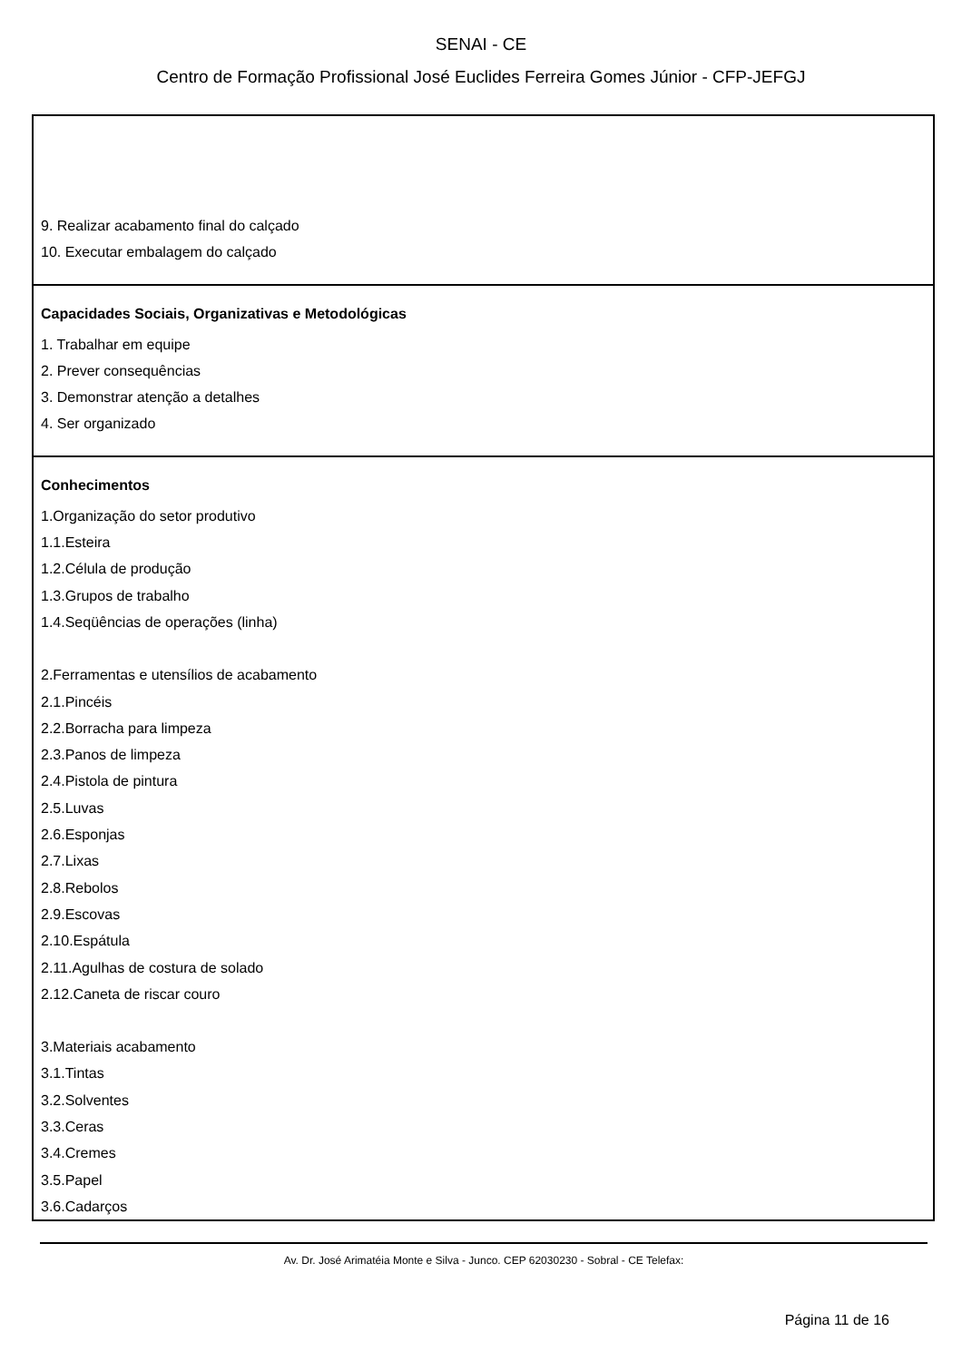SENAI - CE
Centro de Formação Profissional José Euclides Ferreira Gomes Júnior - CFP-JEFGJ
9. Realizar acabamento final do calçado
10. Executar embalagem do calçado
Capacidades Sociais, Organizativas e Metodológicas
1. Trabalhar em equipe
2. Prever consequências
3. Demonstrar atenção a detalhes
4. Ser organizado
Conhecimentos
1.Organização do setor produtivo
1.1.Esteira
1.2.Célula de produção
1.3.Grupos de trabalho
1.4.Seqüências de operações (linha)
2.Ferramentas e utensílios de acabamento
2.1.Pincéis
2.2.Borracha para limpeza
2.3.Panos de limpeza
2.4.Pistola de pintura
2.5.Luvas
2.6.Esponjas
2.7.Lixas
2.8.Rebolos
2.9.Escovas
2.10.Espátula
2.11.Agulhas de costura de solado
2.12.Caneta de riscar couro
3.Materiais acabamento
3.1.Tintas
3.2.Solventes
3.3.Ceras
3.4.Cremes
3.5.Papel
3.6.Cadarços
Av. Dr. José Arimatéia Monte e Silva - Junco. CEP 62030230 - Sobral - CE Telefax:
Página 11 de 16